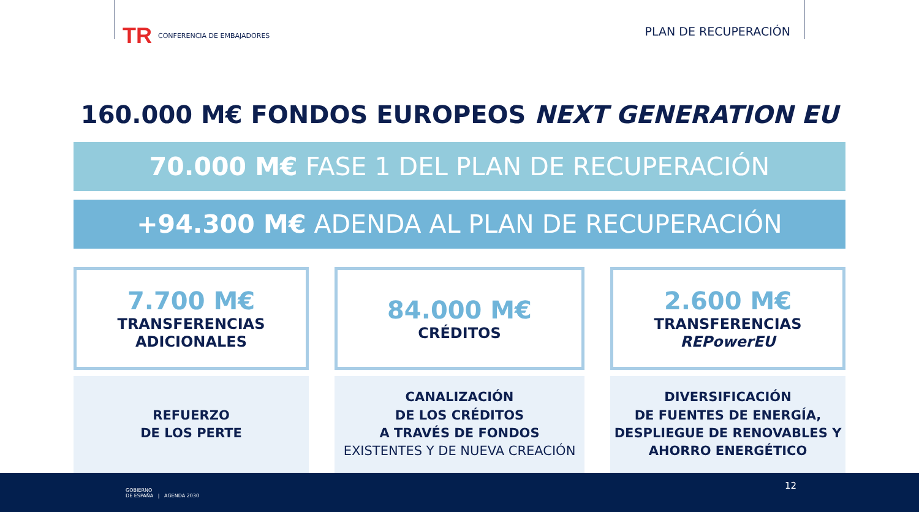TR CONFERENCIA DE EMBAJADORES
PLAN DE RECUPERACIÓN
160.000 M€ FONDOS EUROPEOS NEXT GENERATION EU
70.000 M€ FASE 1 DEL PLAN DE RECUPERACIÓN
+94.300 M€ ADENDA AL PLAN DE RECUPERACIÓN
7.700 M€
TRANSFERENCIAS
ADICIONALES
REFUERZO
DE LOS PERTE
84.000 M€
CRÉDITOS
CANALIZACIÓN
DE LOS CRÉDITOS
A TRAVÉS DE FONDOS
EXISTENTES Y DE NUEVA CREACIÓN
2.600 M€
TRANSFERENCIAS
REPowerEU
DIVERSIFICACIÓN
DE FUENTES DE ENERGÍA,
DESPLIEGUE DE RENOVABLES Y
AHORRO ENERGÉTICO
GOBIERNO
DE ESPAÑA | AGENDA 2030
12